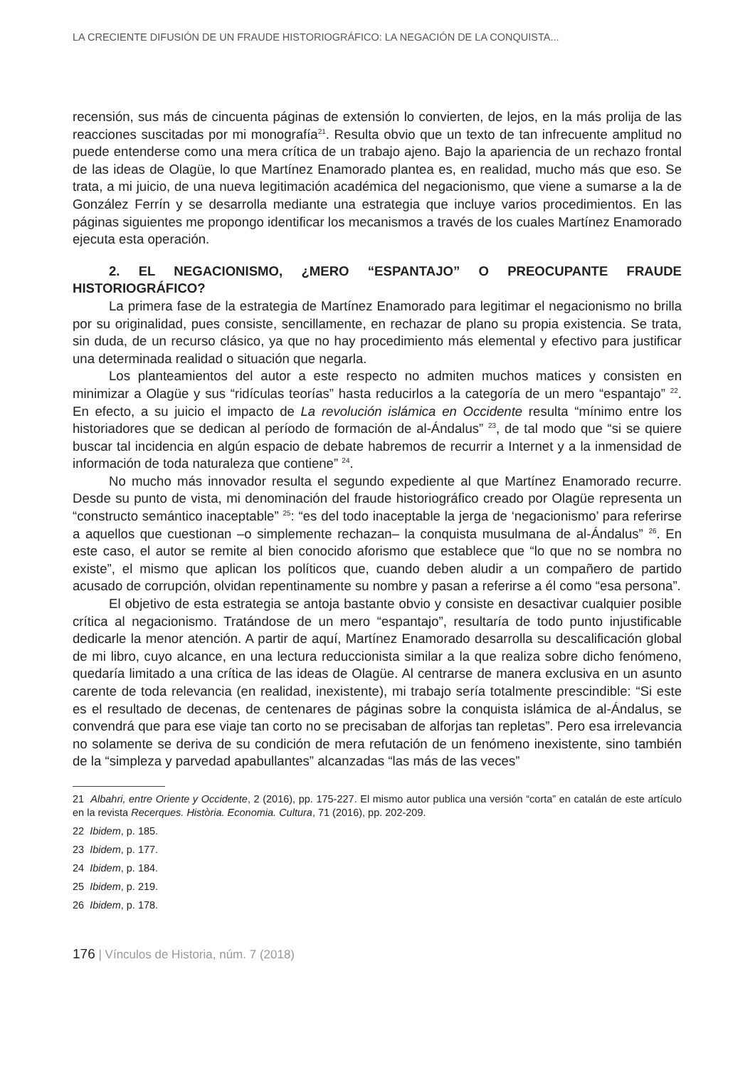LA CRECIENTE DIFUSIÓN DE UN FRAUDE HISTORIOGRÁFICO: LA NEGACIÓN DE LA CONQUISTA...
recensión, sus más de cincuenta páginas de extensión lo convierten, de lejos, en la más prolija de las reacciones suscitadas por mi monografía<sup>21</sup>. Resulta obvio que un texto de tan infrecuente amplitud no puede entenderse como una mera crítica de un trabajo ajeno. Bajo la apariencia de un rechazo frontal de las ideas de Olagüe, lo que Martínez Enamorado plantea es, en realidad, mucho más que eso. Se trata, a mi juicio, de una nueva legitimación académica del negacionismo, que viene a sumarse a la de González Ferrín y se desarrolla mediante una estrategia que incluye varios procedimientos. En las páginas siguientes me propongo identificar los mecanismos a través de los cuales Martínez Enamorado ejecuta esta operación.
2. EL NEGACIONISMO, ¿MERO “ESPANTAJO” O PREOCUPANTE FRAUDE HISTORIOGRÁFICO?
La primera fase de la estrategia de Martínez Enamorado para legitimar el negacionismo no brilla por su originalidad, pues consiste, sencillamente, en rechazar de plano su propia existencia. Se trata, sin duda, de un recurso clásico, ya que no hay procedimiento más elemental y efectivo para justificar una determinada realidad o situación que negarla.
Los planteamientos del autor a este respecto no admiten muchos matices y consisten en minimizar a Olagüe y sus “ridículas teorías” hasta reducirlos a la categoría de un mero “espantajo” <sup>22</sup>. En efecto, a su juicio el impacto de La revolución islámica en Occidente resulta “mínimo entre los historiadores que se dedican al período de formación de al-Ándalus” <sup>23</sup>, de tal modo que “si se quiere buscar tal incidencia en algún espacio de debate habremos de recurrir a Internet y a la inmensidad de información de toda naturaleza que contiene” <sup>24</sup>.
No mucho más innovador resulta el segundo expediente al que Martínez Enamorado recurre. Desde su punto de vista, mi denominación del fraude historiográfico creado por Olagüe representa un “constructo semántico inaceptable” <sup>25</sup>: “es del todo inaceptable la jerga de ‘negacionismo’ para referirse a aquellos que cuestionan –o simplemente rechazan– la conquista musulmana de al-Ándalus” <sup>26</sup>. En este caso, el autor se remite al bien conocido aforismo que establece que “lo que no se nombra no existe”, el mismo que aplican los políticos que, cuando deben aludir a un compañero de partido acusado de corrupción, olvidan repentinamente su nombre y pasan a referirse a él como “esa persona”.
El objetivo de esta estrategia se antoja bastante obvio y consiste en desactivar cualquier posible crítica al negacionismo. Tratándose de un mero “espantajo”, resultaría de todo punto injustificable dedicarle la menor atención. A partir de aquí, Martínez Enamorado desarrolla su descalificación global de mi libro, cuyo alcance, en una lectura reduccionista similar a la que realiza sobre dicho fenómeno, quedaría limitado a una crítica de las ideas de Olagüe. Al centrarse de manera exclusiva en un asunto carente de toda relevancia (en realidad, inexistente), mi trabajo sería totalmente prescindible: “Si este es el resultado de decenas, de centenares de páginas sobre la conquista islámica de al-Ándalus, se convendrá que para ese viaje tan corto no se precisaban de alforjas tan repletas”. Pero esa irrelevancia no solamente se deriva de su condición de mera refutación de un fenómeno inexistente, sino también de la “simpleza y parvedad apabullantes” alcanzadas “las más de las veces”
21 Albahri, entre Oriente y Occidente, 2 (2016), pp. 175-227. El mismo autor publica una versión “corta” en catalán de este artículo en la revista Recerques. Història. Economia. Cultura, 71 (2016), pp. 202-209.
22 Ibidem, p. 185.
23 Ibidem, p. 177.
24 Ibidem, p. 184.
25 Ibidem, p. 219.
26 Ibidem, p. 178.
176 | Vínculos de Historia, núm. 7 (2018)